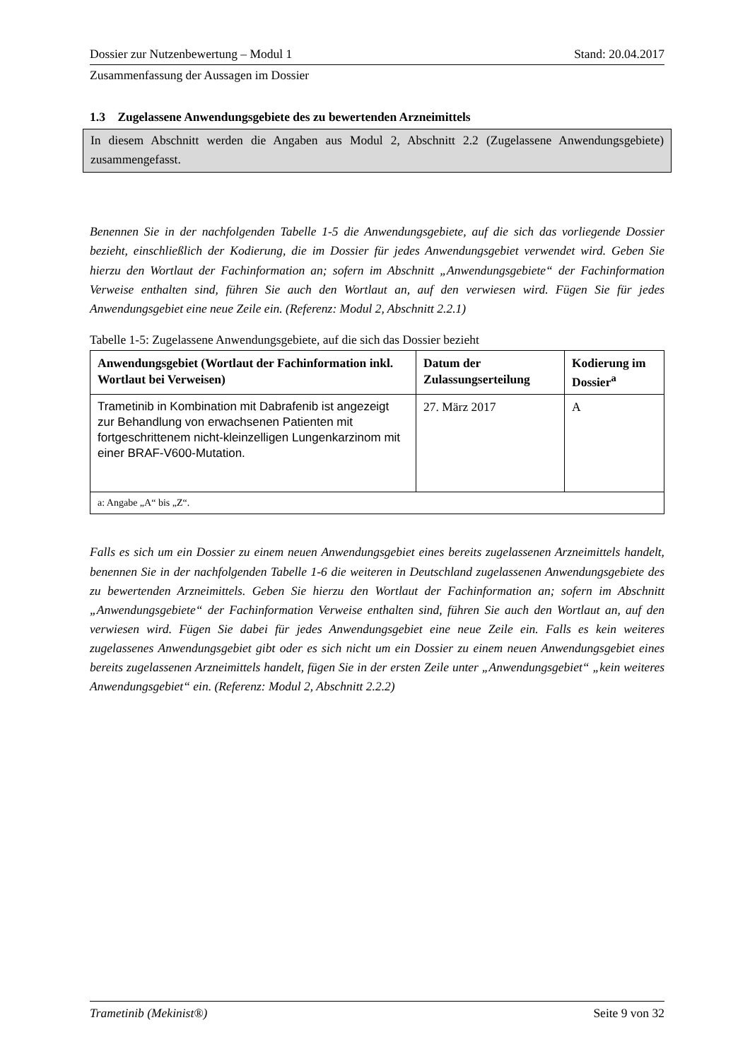Dossier zur Nutzenbewertung – Modul 1 Stand: 20.04.2017
Zusammenfassung der Aussagen im Dossier
1.3 Zugelassene Anwendungsgebiete des zu bewertenden Arzneimittels
In diesem Abschnitt werden die Angaben aus Modul 2, Abschnitt 2.2 (Zugelassene Anwendungsgebiete) zusammengefasst.
Benennen Sie in der nachfolgenden Tabelle 1-5 die Anwendungsgebiete, auf die sich das vorliegende Dossier bezieht, einschließlich der Kodierung, die im Dossier für jedes Anwendungsgebiet verwendet wird. Geben Sie hierzu den Wortlaut der Fachinformation an; sofern im Abschnitt „Anwendungsgebiete“ der Fachinformation Verweise enthalten sind, führen Sie auch den Wortlaut an, auf den verwiesen wird. Fügen Sie für jedes Anwendungsgebiet eine neue Zeile ein. (Referenz: Modul 2, Abschnitt 2.2.1)
Tabelle 1-5: Zugelassene Anwendungsgebiete, auf die sich das Dossier bezieht
| Anwendungsgebiet (Wortlaut der Fachinformation inkl. Wortlaut bei Verweisen) | Datum der Zulassungserteilung | Kodierung im Dossier<sup>a</sup> |
| --- | --- | --- |
| Trametinib in Kombination mit Dabrafenib ist angezeigt zur Behandlung von erwachsenen Patienten mit fortgeschrittenem nicht-kleinzelligen Lungenkarzinom mit einer BRAF-V600-Mutation. | 27. März 2017 | A |
| a: Angabe „A“ bis „Z“. | | |
Falls es sich um ein Dossier zu einem neuen Anwendungsgebiet eines bereits zugelassenen Arzneimittels handelt, benennen Sie in der nachfolgenden Tabelle 1-6 die weiteren in Deutschland zugelassenen Anwendungsgebiete des zu bewertenden Arzneimittels. Geben Sie hierzu den Wortlaut der Fachinformation an; sofern im Abschnitt „Anwendungsgebiete“ der Fachinformation Verweise enthalten sind, führen Sie auch den Wortlaut an, auf den verwiesen wird. Fügen Sie dabei für jedes Anwendungsgebiet eine neue Zeile ein. Falls es kein weiteres zugelassenes Anwendungsgebiet gibt oder es sich nicht um ein Dossier zu einem neuen Anwendungsgebiet eines bereits zugelassenen Arzneimittels handelt, fügen Sie in der ersten Zeile unter „Anwendungsgebiet“ „kein weiteres Anwendungsgebiet“ ein. (Referenz: Modul 2, Abschnitt 2.2.2)
Trametinib (Mekinist®) Seite 9 von 32